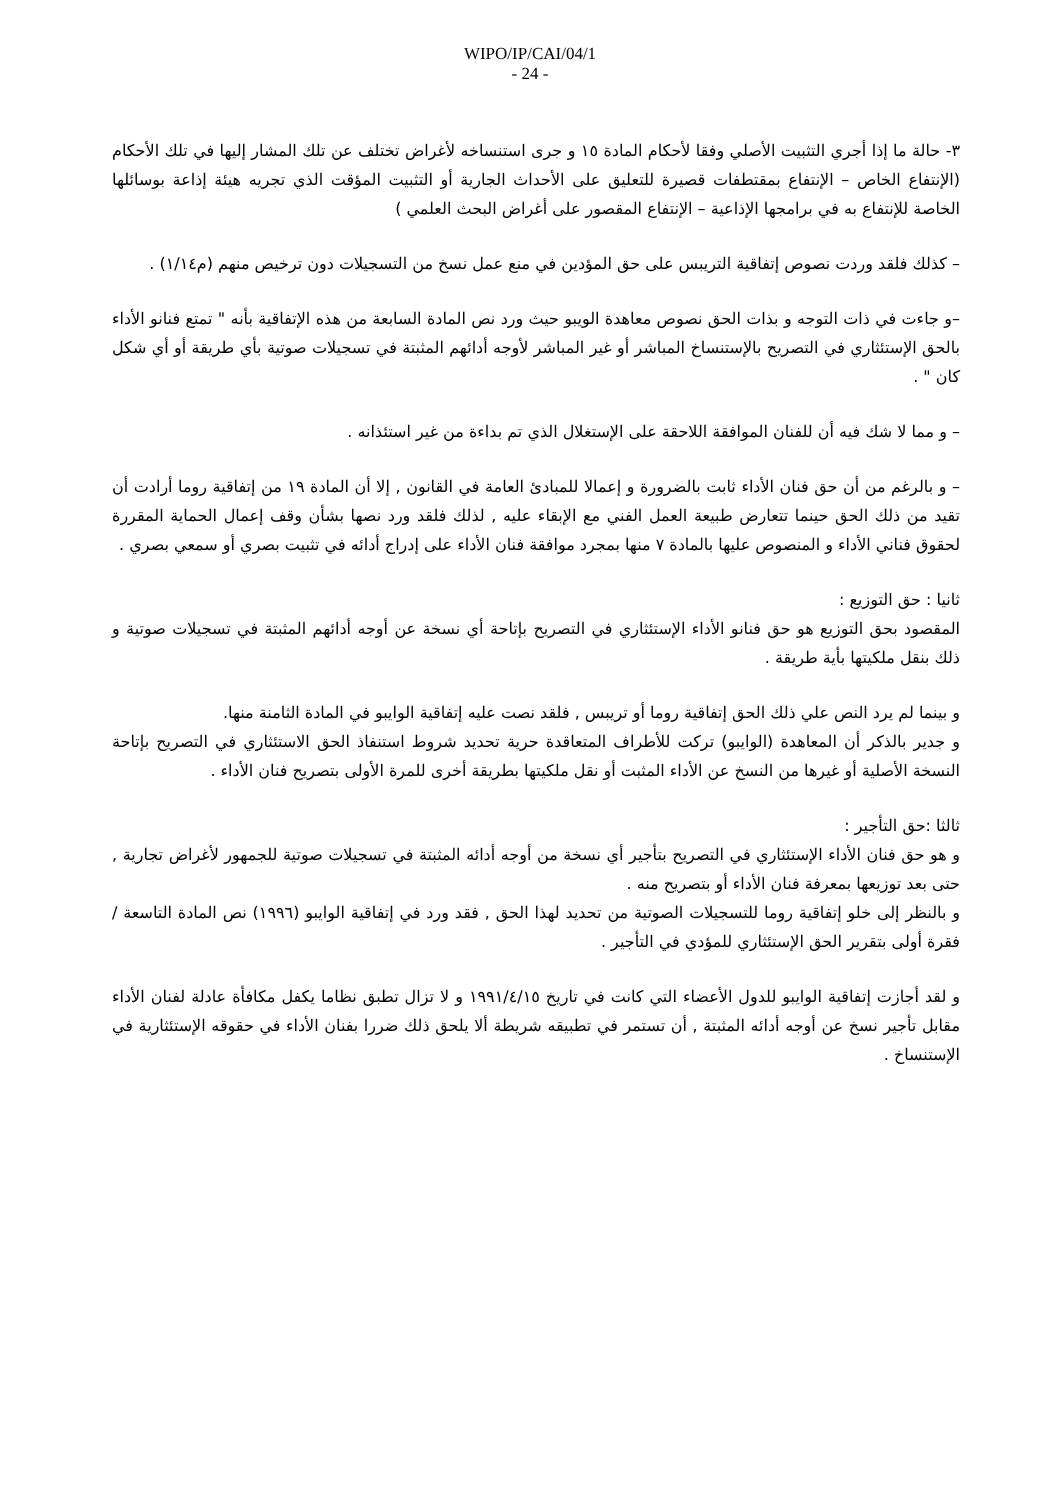WIPO/IP/CAI/04/1
- 24 -
٣- حالة ما إذا أجري التثبيت الأصلي وفقا لأحكام المادة ١٥ و جرى استنساخه لأغراض تختلف عن تلك المشار إليها في تلك الأحكام (الإنتفاع الخاص – الإنتفاع بمقتطفات قصيرة للتعليق على الأحداث الجارية أو التثبيت المؤقت الذي تجريه هيئة إذاعة بوسائلها الخاصة للإنتفاع به في برامجها الإذاعية – الإنتفاع المقصور على أغراض البحث العلمي )
– كذلك فلقد وردت نصوص إتفاقية التريبس على حق المؤدين في منع عمل نسخ من التسجيلات دون ترخيص منهم (م١/١٤) .
–و جاءت في ذات التوجه و بذات الحق نصوص معاهدة الويبو حيث ورد نص المادة السابعة من هذه الإتفاقية بأنه " تمتع فنانو الأداء بالحق الإستئثاري في التصريح بالإستنساخ المباشر أو غير المباشر لأوجه أدائهم المثبتة في تسجيلات صوتية بأي طريقة أو أي شكل كان " .
– و مما لا شك فيه أن للفنان الموافقة اللاحقة على الإستغلال الذي تم بداءة من غير استئذانه .
– و بالرغم من أن حق فنان الأداء ثابت بالضرورة و إعمالا للمبادئ العامة في القانون , إلا أن المادة ١٩ من إتفاقية روما أرادت أن تقيد من ذلك الحق حينما تتعارض طبيعة العمل الفني مع الإبقاء عليه , لذلك فلقد ورد نصها بشأن وقف إعمال الحماية المقررة لحقوق فناني الأداء و المنصوص عليها بالمادة ٧ منها بمجرد موافقة فنان الأداء على إدراج أدائه في تثبيت بصري أو سمعي بصري .
ثانيا : حق التوزيع :
المقصود بحق التوزيع هو حق فنانو الأداء الإستئثاري في التصريح بإتاحة أي نسخة عن أوجه أدائهم المثبتة في تسجيلات صوتية و ذلك بنقل ملكيتها بأية طريقة .
و بينما لم يرد النص علي ذلك الحق إتفاقية روما أو تريبس , فلقد نصت عليه إتفاقية الوايبو في المادة الثامنة منها.
و جدير بالذكر أن المعاهدة (الوايبو) تركت للأطراف المتعاقدة حرية تحديد شروط استنفاذ الحق الاستئثاري في التصريح بإتاحة النسخة الأصلية أو غيرها من النسخ عن الأداء المثبت أو نقل ملكيتها بطريقة أخرى للمرة الأولى بتصريح فنان الأداء .
ثالثا :حق التأجير :
و هو حق فنان الأداء الإستئثاري في التصريح بتأجير أي نسخة من أوجه أدائه المثبتة في تسجيلات صوتية للجمهور لأغراض تجارية , حتى بعد توزيعها بمعرفة فنان الأداء أو بتصريح منه .
و بالنظر إلى خلو إتفاقية روما للتسجيلات الصوتية من تحديد لهذا الحق , فقد ورد في إتفاقية الوايبو (١٩٩٦) نص المادة التاسعة /فقرة أولى بتقرير الحق الإستئثاري للمؤدي في التأجير .
و لقد أجازت إتفاقية الوايبو للدول الأعضاء التي كانت في تاريخ ١٩٩١/٤/١٥ و لا تزال تطبق نظاما يكفل مكافأة عادلة لفنان الأداء مقابل تأجير نسخ عن أوجه أدائه المثبتة , أن تستمر في تطبيقه شريطة ألا يلحق ذلك ضررا بفنان الأداء في حقوقه الإستئثارية في الإستنساخ .